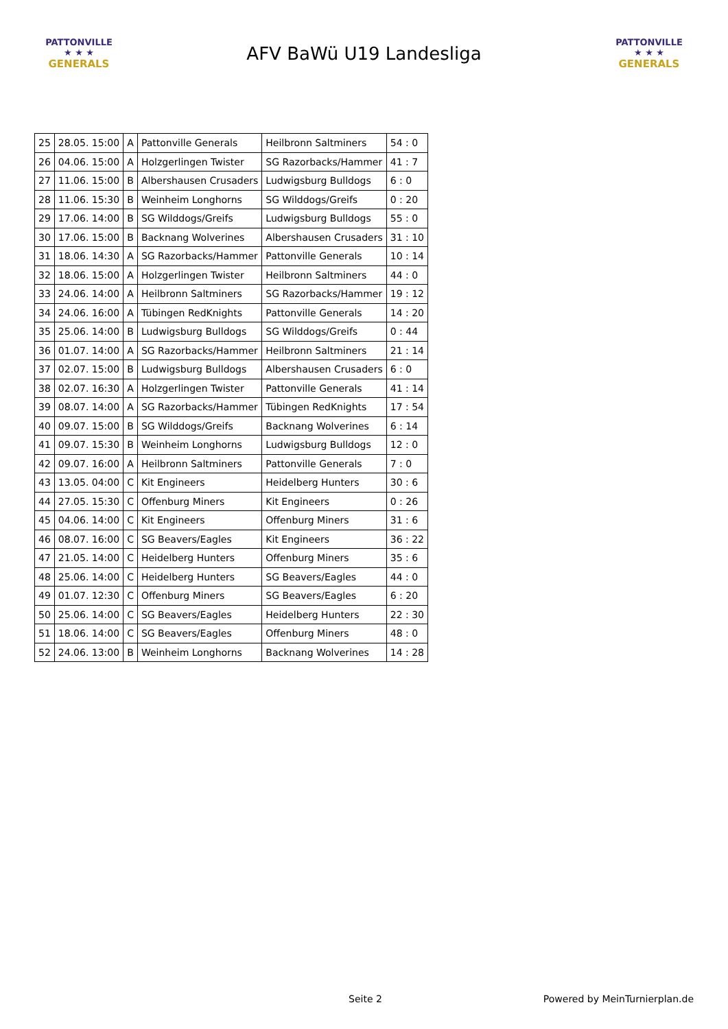PATTONVILLE
★ ★ ★
GENERALS
AFV BaWü U19 Landesliga
PATTONVILLE
★ ★ ★
GENERALS
| 25 | 28.05. 15:00 | A | Pattonville Generals | Heilbronn Saltminers | 54 : 0 |
| 26 | 04.06. 15:00 | A | Holzgerlingen Twister | SG Razorbacks/Hammer | 41 : 7 |
| 27 | 11.06. 15:00 | B | Albershausen Crusaders | Ludwigsburg Bulldogs | 6 : 0 |
| 28 | 11.06. 15:30 | B | Weinheim Longhorns | SG Wilddogs/Greifs | 0 : 20 |
| 29 | 17.06. 14:00 | B | SG Wilddogs/Greifs | Ludwigsburg Bulldogs | 55 : 0 |
| 30 | 17.06. 15:00 | B | Backnang Wolverines | Albershausen Crusaders | 31 : 10 |
| 31 | 18.06. 14:30 | A | SG Razorbacks/Hammer | Pattonville Generals | 10 : 14 |
| 32 | 18.06. 15:00 | A | Holzgerlingen Twister | Heilbronn Saltminers | 44 : 0 |
| 33 | 24.06. 14:00 | A | Heilbronn Saltminers | SG Razorbacks/Hammer | 19 : 12 |
| 34 | 24.06. 16:00 | A | Tübingen RedKnights | Pattonville Generals | 14 : 20 |
| 35 | 25.06. 14:00 | B | Ludwigsburg Bulldogs | SG Wilddogs/Greifs | 0 : 44 |
| 36 | 01.07. 14:00 | A | SG Razorbacks/Hammer | Heilbronn Saltminers | 21 : 14 |
| 37 | 02.07. 15:00 | B | Ludwigsburg Bulldogs | Albershausen Crusaders | 6 : 0 |
| 38 | 02.07. 16:30 | A | Holzgerlingen Twister | Pattonville Generals | 41 : 14 |
| 39 | 08.07. 14:00 | A | SG Razorbacks/Hammer | Tübingen RedKnights | 17 : 54 |
| 40 | 09.07. 15:00 | B | SG Wilddogs/Greifs | Backnang Wolverines | 6 : 14 |
| 41 | 09.07. 15:30 | B | Weinheim Longhorns | Ludwigsburg Bulldogs | 12 : 0 |
| 42 | 09.07. 16:00 | A | Heilbronn Saltminers | Pattonville Generals | 7 : 0 |
| 43 | 13.05. 04:00 | C | Kit Engineers | Heidelberg Hunters | 30 : 6 |
| 44 | 27.05. 15:30 | C | Offenburg Miners | Kit Engineers | 0 : 26 |
| 45 | 04.06. 14:00 | C | Kit Engineers | Offenburg Miners | 31 : 6 |
| 46 | 08.07. 16:00 | C | SG Beavers/Eagles | Kit Engineers | 36 : 22 |
| 47 | 21.05. 14:00 | C | Heidelberg Hunters | Offenburg Miners | 35 : 6 |
| 48 | 25.06. 14:00 | C | Heidelberg Hunters | SG Beavers/Eagles | 44 : 0 |
| 49 | 01.07. 12:30 | C | Offenburg Miners | SG Beavers/Eagles | 6 : 20 |
| 50 | 25.06. 14:00 | C | SG Beavers/Eagles | Heidelberg Hunters | 22 : 30 |
| 51 | 18.06. 14:00 | C | SG Beavers/Eagles | Offenburg Miners | 48 : 0 |
| 52 | 24.06. 13:00 | B | Weinheim Longhorns | Backnang Wolverines | 14 : 28 |
Seite 2 Powered by MeinTurnierplan.de